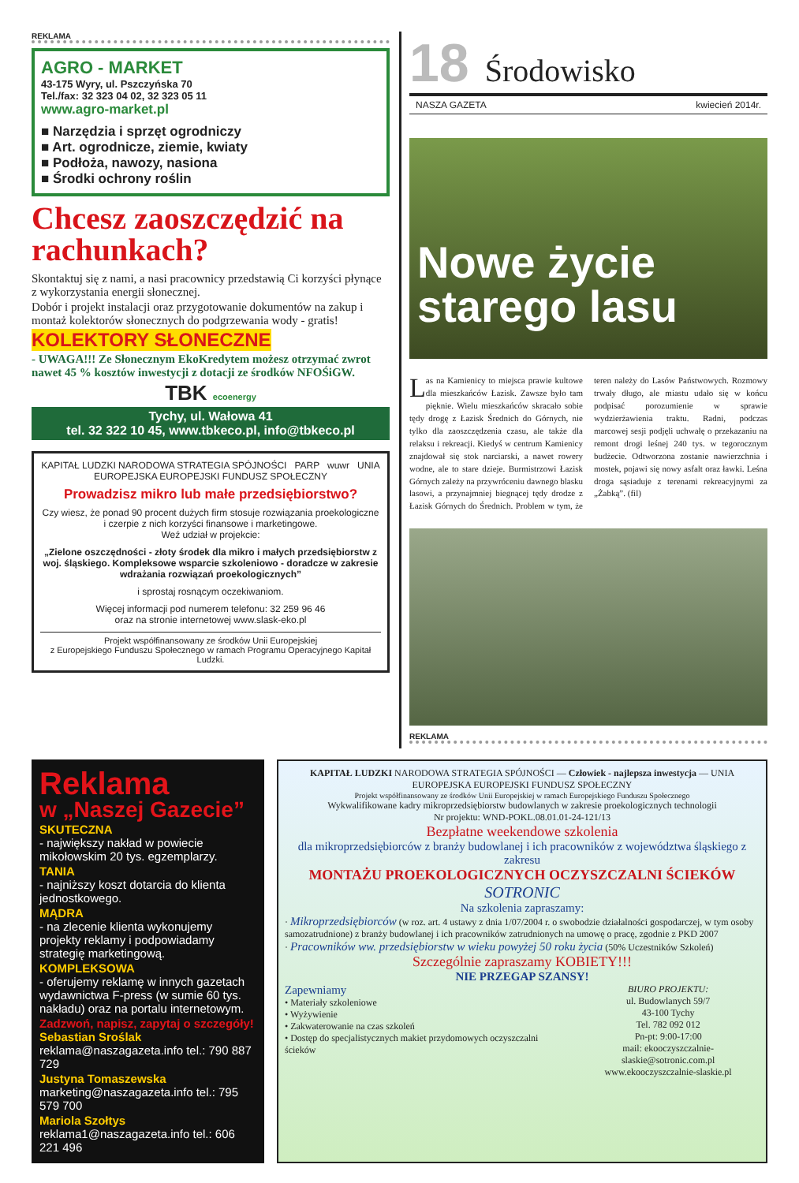REKLAMA
AGRO - MARKET
43-175 Wyry, ul. Pszczyńska 70
Tel./fax: 32 323 04 02, 32 323 05 11
www.agro-market.pl
■ Narzędzia i sprzęt ogrodniczy
■ Art. ogrodnicze, ziemie, kwiaty
■ Podłoża, nawozy, nasiona
■ Środki ochrony roślin
Chcesz zaoszczędzić na rachunkach?
Skontaktuj się z nami, a nasi pracownicy przedstawią Ci korzyści płynące z wykorzystania energii słonecznej.
Dobór i projekt instalacji oraz przygotowanie dokumentów na zakup i montaż kolektorów słonecznych do podgrzewania wody - gratis!
KOLEKTORY SŁONECZNE
- UWAGA!!! Ze Słonecznym EkoKredytem możesz otrzymać zwrot nawet 45 % kosztów inwestycji z dotacji ze środków NFOŚiGW.
TBK ecoenergy
Tychy, ul. Wałowa 41
tel. 32 322 10 45, www.tbkeco.pl, info@tbkeco.pl
KAPITAŁ LUDZKI NARODOWA STRATEGIA SPÓJNOŚCI PARP wuwr UNIA EUROPEJSKA EUROPEJSKI FUNDUSZ SPOŁECZNY
Prowadzisz mikro lub małe przedsiębiorstwo?
Czy wiesz, że ponad 90 procent dużych firm stosuje rozwiązania proekologiczne i czerpie z nich korzyści finansowe i marketingowe.
Weź udział w projekcie:
„Zielone oszczędności - złoty środek dla mikro i małych przedsiębiorstw z woj. śląskiego. Kompleksowe wsparcie szkoleniowo - doradcze w zakresie wdrażania rozwiązań proekologicznych”
i sprostaj rosnącym oczekiwaniom.
Więcej informacji pod numerem telefonu: 32 259 96 46
oraz na stronie internetowej www.slask-eko.pl
Projekt współfinansowany ze środków Unii Europejskiej
z Europejskiego Funduszu Społecznego w ramach Programu Operacyjnego Kapitał Ludzki.
18 Środowisko
NASZA GAZETA kwiecień 2014r.
Nowe życie
starego lasu
Las na Kamienicy to miejsca prawie kultowe dla mieszkańców Łazisk. Zawsze było tam pięknie. Wielu mieszkańców skracało sobie tędy drogę z Łazisk Średnich do Górnych, nie tylko dla zaoszczędzenia czasu, ale także dla relaksu i rekreacji. Kiedyś w centrum Kamienicy znajdował się stok narciarski, a nawet rowery wodne, ale to stare dzieje. Burmistrzowi Łazisk Górnych zależy na przywróceniu dawnego blasku lasowi, a przynajmniej biegnącej tędy drodze z Łazisk Górnych do Średnich. Problem w tym, że teren należy do Lasów Państwowych. Rozmowy trwały długo, ale miastu udało się w końcu podpisać porozumienie w sprawie wydzierżawienia traktu. Radni, podczas marcowej sesji podjęli uchwałę o przekazaniu na remont drogi leśnej 240 tys. w tegorocznym budżecie. Odtworzona zostanie nawierzchnia i mostek, pojawi się nowy asfalt oraz ławki. Leśna droga sąsiaduje z terenami rekreacyjnymi za „Żabką”. (fil)
REKLAMA
Reklama
w „Naszej Gazecie”
SKUTECZNA
- największy nakład w powiecie mikołowskim 20 tys. egzemplarzy.
TANIA
- najniższy koszt dotarcia do klienta jednostkowego.
MĄDRA
- na zlecenie klienta wykonujemy projekty reklamy i podpowiadamy strategię marketingową.
KOMPLEKSOWA
- oferujemy reklamę w innych gazetach wydawnictwa F-press (w sumie 60 tys. nakładu) oraz na portalu internetowym.
Zadzwoń, napisz, zapytaj o szczegóły! Sebastian Sroślak reklama@naszagazeta.info tel.: 790 887 729
Justyna Tomaszewska marketing@naszagazeta.info tel.: 795 579 700
Mariola Szołtys reklama1@naszagazeta.info tel.: 606 221 496
KAPITAŁ LUDZKI NARODOWA STRATEGIA SPÓJNOŚCI — Człowiek - najlepsza inwestycja — UNIA EUROPEJSKA EUROPEJSKI FUNDUSZ SPOŁECZNY
Projekt współfinansowany ze środków Unii Europejskiej w ramach Europejskiego Funduszu Społecznego
Wykwalifikowane kadry mikroprzedsiębiorstw budowlanych w zakresie proekologicznych technologii
Nr projektu: WND-POKL.08.01.01-24-121/13
Bezpłatne weekendowe szkolenia
dla mikroprzedsiębiorców z branży budowlanej i ich pracowników z województwa śląskiego z zakresu
MONTAŻU PROEKOLOGICZNYCH OCZYSZCZALNI ŚCIEKÓW
SOTRONIC
Na szkolenia zapraszamy:
· Mikroprzedsiębiorców (w roz. art. 4 ustawy z dnia 1/07/2004 r. o swobodzie działalności gospodarczej, w tym osoby samozatrudnione) z branży budowlanej i ich pracowników zatrudnionych na umowę o pracę, zgodnie z PKD 2007
· Pracowników ww. przedsiębiorstw w wieku powyżej 50 roku życia (50% Uczestników Szkoleń)
Szczególnie zapraszamy KOBIETY!!!
NIE PRZEGAP SZANSY!
Zapewniamy
• Materiały szkoleniowe
• Wyżywienie
• Zakwaterowanie na czas szkoleń
• Dostęp do specjalistycznych makiet przydomowych oczyszczalni ścieków
BIURO PROJEKTU:
ul. Budowlanych 59/7
43-100 Tychy
Tel. 782 092 012
Pn-pt: 9:00-17:00
mail: ekooczyszczalnie-slaskie@sotronic.com.pl
www.ekooczyszczalnie-slaskie.pl